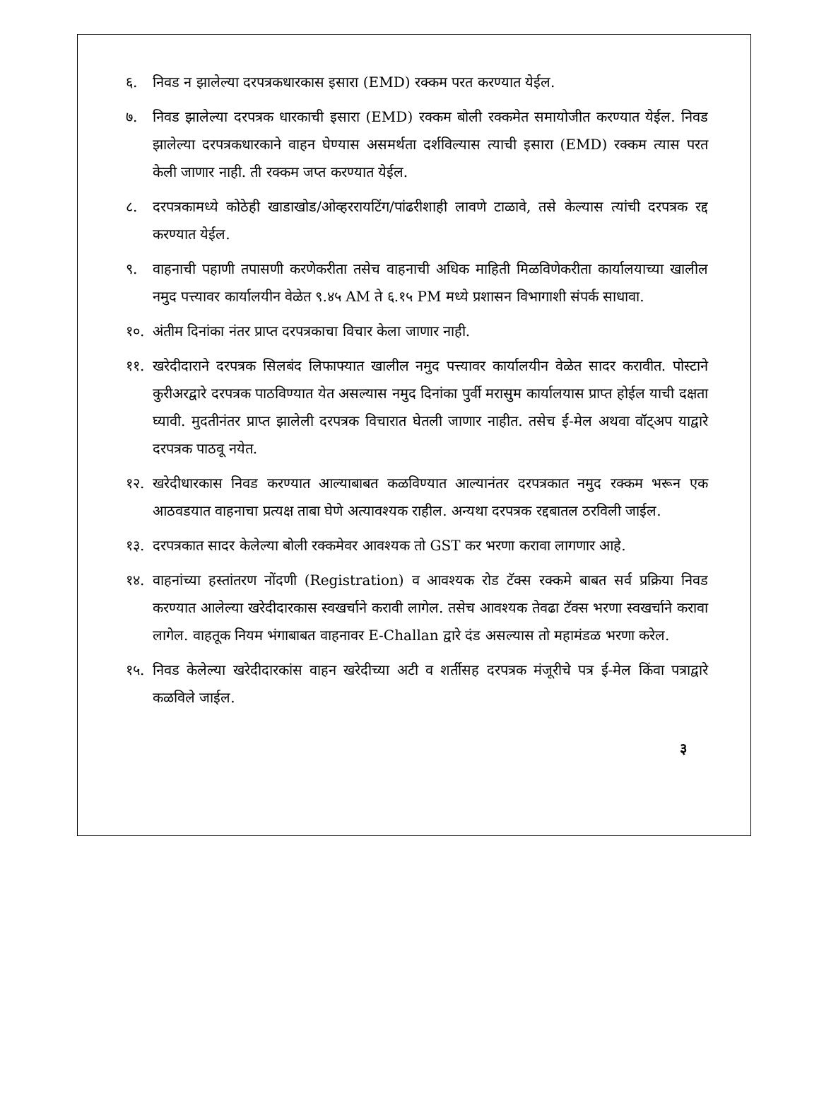६. निवड न झालेल्या दरपत्रकधारकास इसारा (EMD) रक्कम परत करण्यात येईल.
७. निवड झालेल्या दरपत्रक धारकाची इसारा (EMD) रक्कम बोली रक्कमेत समायोजीत करण्यात येईल. निवड झालेल्या दरपत्रकधारकाने वाहन घेण्यास असमर्थता दर्शविल्यास त्याची इसारा (EMD) रक्कम त्यास परत केली जाणार नाही. ती रक्कम जप्त करण्यात येईल.
८. दरपत्रकामध्ये कोठेही खाडाखोड/ओव्हररायटिंग/पांढरीशाही लावणे टाळावे, तसे केल्यास त्यांची दरपत्रक रद्द करण्यात येईल.
९. वाहनाची पहाणी तपासणी करणेकरीता तसेच वाहनाची अधिक माहिती मिळविणेकरीता कार्यालयाच्या खालील नमुद पत्त्यावर कार्यालयीन वेळेत ९.४५ AM ते ६.१५ PM मध्ये प्रशासन विभागाशी संपर्क साधावा.
१०. अंतीम दिनांका नंतर प्राप्त दरपत्रकाचा विचार केला जाणार नाही.
११. खरेदीदाराने दरपत्रक सिलबंद लिफाफ्यात खालील नमुद पत्त्यावर कार्यालयीन वेळेत सादर करावीत. पोस्टाने कुरीअरद्वारे दरपत्रक पाठविण्यात येत असल्यास नमुद दिनांका पुर्वी मरासुम कार्यालयास प्राप्त होईल याची दक्षता घ्यावी. मुदतीनंतर प्राप्त झालेली दरपत्रक विचारात घेतली जाणार नाहीत. तसेच ई-मेल अथवा वॉट्अप याद्वारे दरपत्रक पाठवू नयेत.
१२. खरेदीधारकास निवड करण्यात आल्याबाबत कळविण्यात आल्यानंतर दरपत्रकात नमुद रक्कम भरून एक आठवडयात वाहनाचा प्रत्यक्ष ताबा घेणे अत्यावश्यक राहील. अन्यथा दरपत्रक रद्दबातल ठरविली जाईल.
१३. दरपत्रकात सादर केलेल्या बोली रक्कमेवर आवश्यक तो GST कर भरणा करावा लागणार आहे.
१४. वाहनांच्या हस्तांतरण नोंदणी (Registration) व आवश्यक रोड टॅक्स रक्कमे बाबत सर्व प्रक्रिया निवड करण्यात आलेल्या खरेदीदारकास स्वखर्चाने करावी लागेल. तसेच आवश्यक तेवढा टॅक्स भरणा स्वखर्चाने करावा लागेल. वाहतूक नियम भंगाबाबत वाहनावर E-Challan द्वारे दंड असल्यास तो महामंडळ भरणा करेल.
१५. निवड केलेल्या खरेदीदारकांस वाहन खरेदीच्या अटी व शर्तीसह दरपत्रक मंजूरीचे पत्र ई-मेल किंवा पत्राद्वारे कळविले जाईल.
३